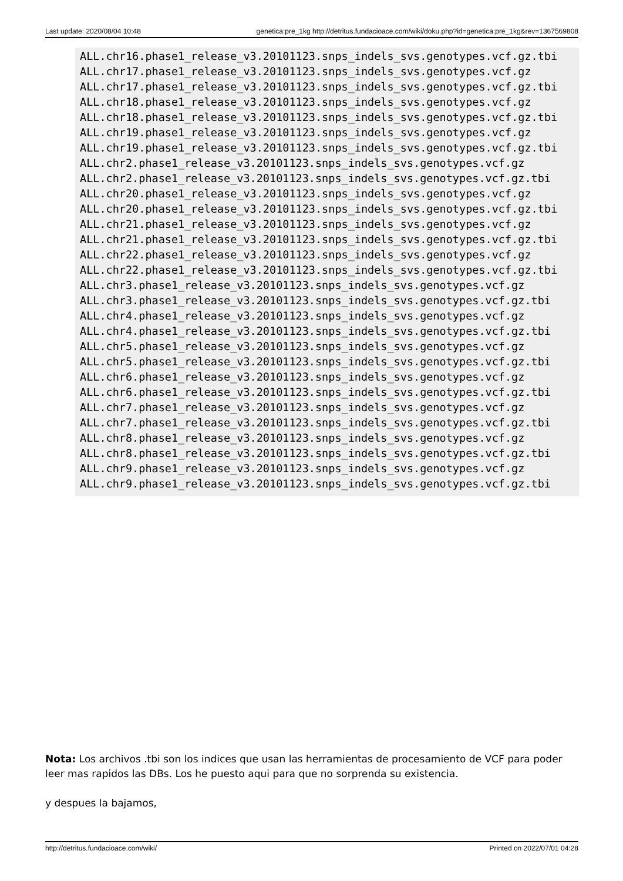Last update: 2020/08/04 10:48 genetica:pre_1kg http://detritus.fundacioace.com/wiki/doku.php?id=genetica:pre_1kg&rev=1367569808
ALL.chr16.phase1_release_v3.20101123.snps_indels_svs.genotypes.vcf.gz.tbi
ALL.chr17.phase1_release_v3.20101123.snps_indels_svs.genotypes.vcf.gz
ALL.chr17.phase1_release_v3.20101123.snps_indels_svs.genotypes.vcf.gz.tbi
ALL.chr18.phase1_release_v3.20101123.snps_indels_svs.genotypes.vcf.gz
ALL.chr18.phase1_release_v3.20101123.snps_indels_svs.genotypes.vcf.gz.tbi
ALL.chr19.phase1_release_v3.20101123.snps_indels_svs.genotypes.vcf.gz
ALL.chr19.phase1_release_v3.20101123.snps_indels_svs.genotypes.vcf.gz.tbi
ALL.chr2.phase1_release_v3.20101123.snps_indels_svs.genotypes.vcf.gz
ALL.chr2.phase1_release_v3.20101123.snps_indels_svs.genotypes.vcf.gz.tbi
ALL.chr20.phase1_release_v3.20101123.snps_indels_svs.genotypes.vcf.gz
ALL.chr20.phase1_release_v3.20101123.snps_indels_svs.genotypes.vcf.gz.tbi
ALL.chr21.phase1_release_v3.20101123.snps_indels_svs.genotypes.vcf.gz
ALL.chr21.phase1_release_v3.20101123.snps_indels_svs.genotypes.vcf.gz.tbi
ALL.chr22.phase1_release_v3.20101123.snps_indels_svs.genotypes.vcf.gz
ALL.chr22.phase1_release_v3.20101123.snps_indels_svs.genotypes.vcf.gz.tbi
ALL.chr3.phase1_release_v3.20101123.snps_indels_svs.genotypes.vcf.gz
ALL.chr3.phase1_release_v3.20101123.snps_indels_svs.genotypes.vcf.gz.tbi
ALL.chr4.phase1_release_v3.20101123.snps_indels_svs.genotypes.vcf.gz
ALL.chr4.phase1_release_v3.20101123.snps_indels_svs.genotypes.vcf.gz.tbi
ALL.chr5.phase1_release_v3.20101123.snps_indels_svs.genotypes.vcf.gz
ALL.chr5.phase1_release_v3.20101123.snps_indels_svs.genotypes.vcf.gz.tbi
ALL.chr6.phase1_release_v3.20101123.snps_indels_svs.genotypes.vcf.gz
ALL.chr6.phase1_release_v3.20101123.snps_indels_svs.genotypes.vcf.gz.tbi
ALL.chr7.phase1_release_v3.20101123.snps_indels_svs.genotypes.vcf.gz
ALL.chr7.phase1_release_v3.20101123.snps_indels_svs.genotypes.vcf.gz.tbi
ALL.chr8.phase1_release_v3.20101123.snps_indels_svs.genotypes.vcf.gz
ALL.chr8.phase1_release_v3.20101123.snps_indels_svs.genotypes.vcf.gz.tbi
ALL.chr9.phase1_release_v3.20101123.snps_indels_svs.genotypes.vcf.gz
ALL.chr9.phase1_release_v3.20101123.snps_indels_svs.genotypes.vcf.gz.tbi
Nota: Los archivos .tbi son los indices que usan las herramientas de procesamiento de VCF para poder leer mas rapidos las DBs. Los he puesto aqui para que no sorprenda su existencia.
y despues la bajamos,
http://detritus.fundacioace.com/wiki/ Printed on 2022/07/01 04:28